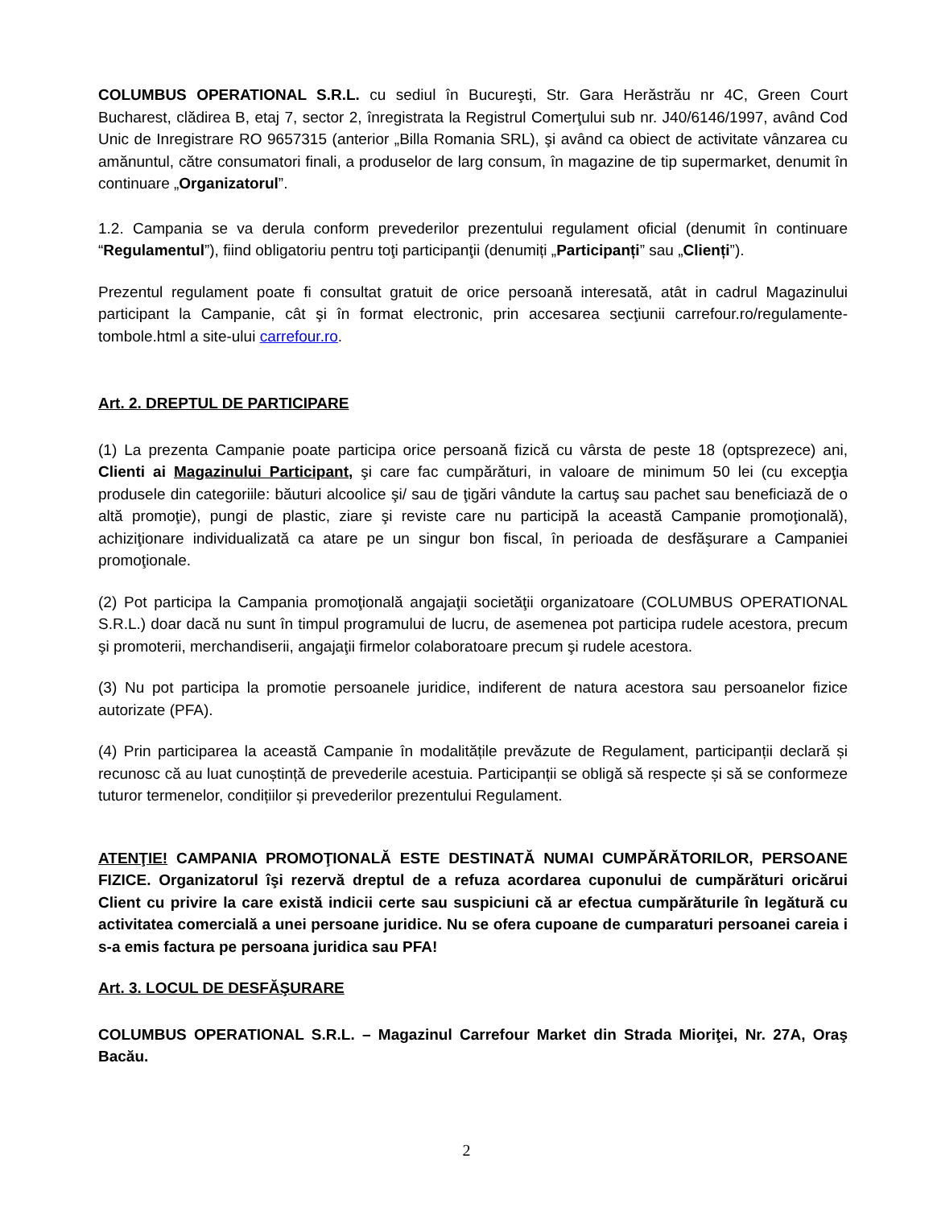COLUMBUS OPERATIONAL S.R.L. cu sediul în Bucureşti, Str. Gara Herăstrău nr 4C, Green Court Bucharest, clădirea B, etaj 7, sector 2, înregistrata la Registrul Comerţului sub nr. J40/6146/1997, având Cod Unic de Inregistrare RO 9657315 (anterior „Billa Romania SRL), şi având ca obiect de activitate vânzarea cu amănuntul, către consumatori finali, a produselor de larg consum, în magazine de tip supermarket, denumit în continuare „Organizatorul”.
1.2. Campania se va derula conform prevederilor prezentului regulament oficial (denumit în continuare “Regulamentul”), fiind obligatoriu pentru toţi participanţii (denumiți „Participanți” sau „Clienți”).
Prezentul regulament poate fi consultat gratuit de orice persoană interesată, atât in cadrul Magazinului participant la Campanie, cât şi în format electronic, prin accesarea secţiunii carrefour.ro/regulamente-tombole.html a site-ului carrefour.ro.
Art. 2. DREPTUL DE PARTICIPARE
(1) La prezenta Campanie poate participa orice persoană fizică cu vârsta de peste 18 (optsprezece) ani, Clienti ai Magazinului Participant, şi care fac cumpărături, in valoare de minimum 50 lei (cu excepţia produsele din categoriile: băuturi alcoolice şi/ sau de ţigări vândute la cartuş sau pachet sau beneficiază de o altă promoţie), pungi de plastic, ziare şi reviste care nu participă la această Campanie promoţională), achiziţionare individualizată ca atare pe un singur bon fiscal, în perioada de desfăşurare a Campaniei promoţionale.
(2) Pot participa la Campania promoţională angajaţii societăţii organizatoare (COLUMBUS OPERATIONAL S.R.L.) doar dacă nu sunt în timpul programului de lucru, de asemenea pot participa rudele acestora, precum şi promoterii, merchandiserii, angajaţii firmelor colaboratoare precum şi rudele acestora.
(3) Nu pot participa la promotie persoanele juridice, indiferent de natura acestora sau persoanelor fizice autorizate (PFA).
(4) Prin participarea la această Campanie în modalitățile prevăzute de Regulament, participanții declară și recunosc că au luat cunoștință de prevederile acestuia. Participanții se obligă să respecte și să se conformeze tuturor termenelor, condițiilor și prevederilor prezentului Regulament.
ATENŢIE! CAMPANIA PROMOŢIONALĂ ESTE DESTINATĂ NUMAI CUMPĂRĂTORILOR, PERSOANE FIZICE. Organizatorul îşi rezervă dreptul de a refuza acordarea cuponului de cumpărături oricărui Client cu privire la care există indicii certe sau suspiciuni că ar efectua cumpărăturile în legătură cu activitatea comercială a unei persoane juridice. Nu se ofera cupoane de cumparaturi persoanei careia i s-a emis factura pe persoana juridica sau PFA!
Art. 3. LOCUL DE DESFĂŞURARE
COLUMBUS OPERATIONAL S.R.L. – Magazinul Carrefour Market din Strada Mioriţei, Nr. 27A, Oraş Bacău.
2